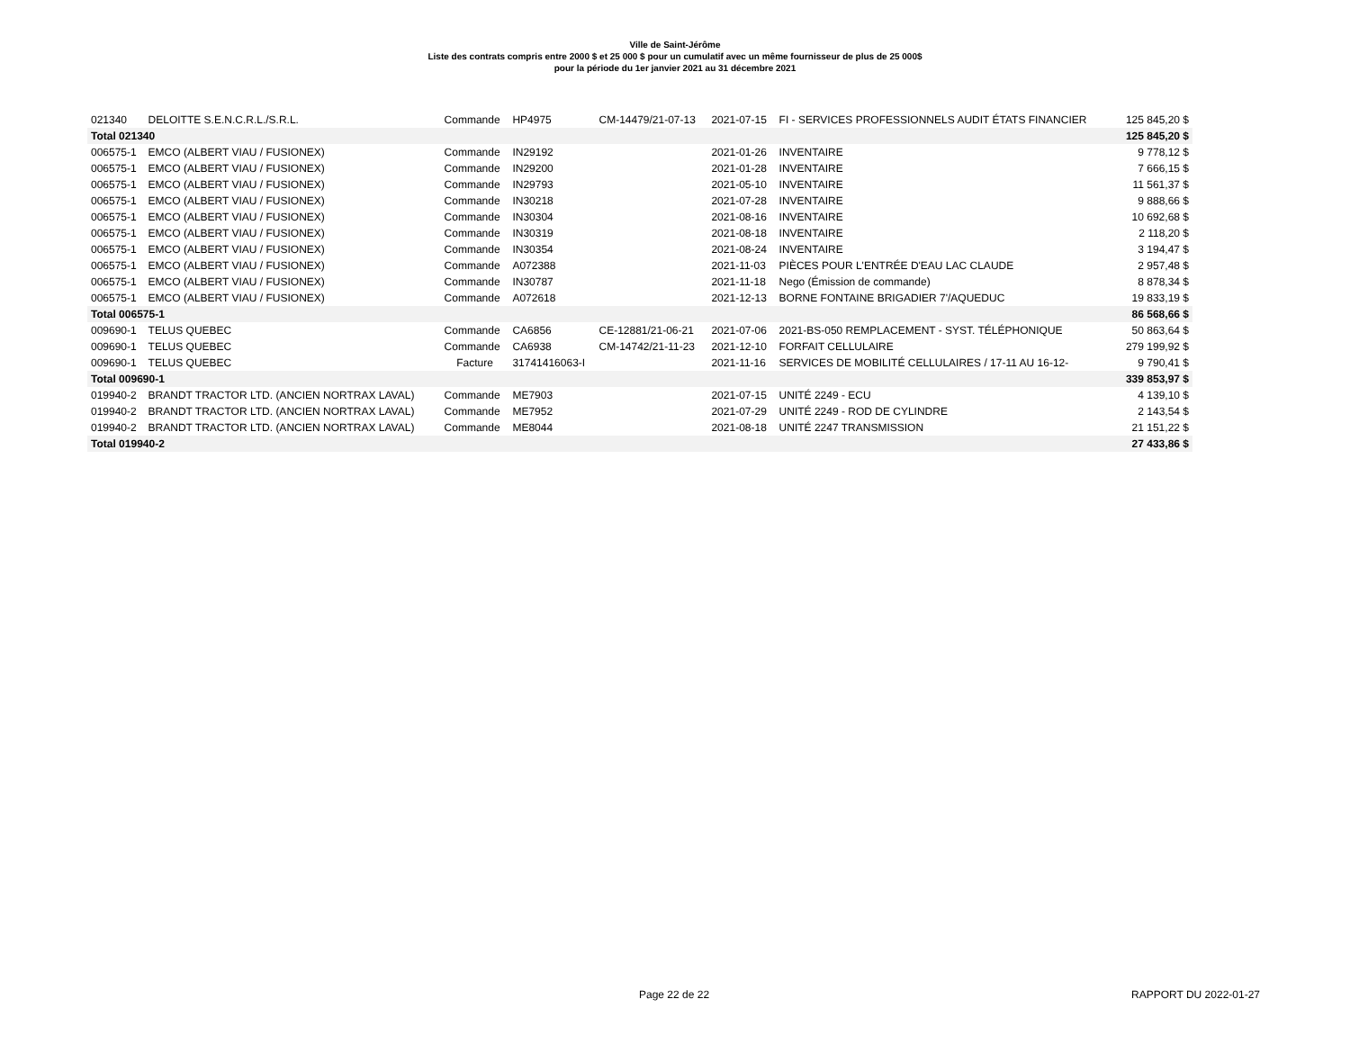Ville de Saint-Jérôme
Liste des contrats compris entre 2000 $ et 25 000 $ pour un cumulatif avec un même fournisseur de plus de 25 000$
pour la période du 1er janvier 2021 au 31 décembre 2021
| 021340 | DELOITTE S.E.N.C.R.L./S.R.L. | Commande | HP4975 | CM-14479/21-07-13 | 2021-07-15 | FI - SERVICES PROFESSIONNELS AUDIT ÉTATS FINANCIER | 125 845,20 $ |
| Total 021340 | | | | | | | 125 845,20 $ |
| 006575-1 | EMCO (ALBERT VIAU / FUSIONEX) | Commande | IN29192 | | 2021-01-26 | INVENTAIRE | 9 778,12 $ |
| 006575-1 | EMCO (ALBERT VIAU / FUSIONEX) | Commande | IN29200 | | 2021-01-28 | INVENTAIRE | 7 666,15 $ |
| 006575-1 | EMCO (ALBERT VIAU / FUSIONEX) | Commande | IN29793 | | 2021-05-10 | INVENTAIRE | 11 561,37 $ |
| 006575-1 | EMCO (ALBERT VIAU / FUSIONEX) | Commande | IN30218 | | 2021-07-28 | INVENTAIRE | 9 888,66 $ |
| 006575-1 | EMCO (ALBERT VIAU / FUSIONEX) | Commande | IN30304 | | 2021-08-16 | INVENTAIRE | 10 692,68 $ |
| 006575-1 | EMCO (ALBERT VIAU / FUSIONEX) | Commande | IN30319 | | 2021-08-18 | INVENTAIRE | 2 118,20 $ |
| 006575-1 | EMCO (ALBERT VIAU / FUSIONEX) | Commande | IN30354 | | 2021-08-24 | INVENTAIRE | 3 194,47 $ |
| 006575-1 | EMCO (ALBERT VIAU / FUSIONEX) | Commande | A072388 | | 2021-11-03 | PIÈCES POUR L'ENTRÉE D'EAU LAC CLAUDE | 2 957,48 $ |
| 006575-1 | EMCO (ALBERT VIAU / FUSIONEX) | Commande | IN30787 | | 2021-11-18 | Nego (Émission de commande) | 8 878,34 $ |
| 006575-1 | EMCO (ALBERT VIAU / FUSIONEX) | Commande | A072618 | | 2021-12-13 | BORNE FONTAINE BRIGADIER 7'/AQUEDUC | 19 833,19 $ |
| Total 006575-1 | | | | | | | 86 568,66 $ |
| 009690-1 | TELUS QUEBEC | Commande | CA6856 | CE-12881/21-06-21 | 2021-07-06 | 2021-BS-050 REMPLACEMENT - SYST. TÉLÉPHONIQUE | 50 863,64 $ |
| 009690-1 | TELUS QUEBEC | Commande | CA6938 | CM-14742/21-11-23 | 2021-12-10 | FORFAIT CELLULAIRE | 279 199,92 $ |
| 009690-1 | TELUS QUEBEC | Facture | 31741416063-I | | 2021-11-16 | SERVICES DE MOBILITÉ CELLULAIRES / 17-11 AU 16-12- | 9 790,41 $ |
| Total 009690-1 | | | | | | | 339 853,97 $ |
| 019940-2 | BRANDT TRACTOR LTD. (ANCIEN NORTRAX LAVAL) | Commande | ME7903 | | 2021-07-15 | UNITÉ 2249 - ECU | 4 139,10 $ |
| 019940-2 | BRANDT TRACTOR LTD. (ANCIEN NORTRAX LAVAL) | Commande | ME7952 | | 2021-07-29 | UNITÉ 2249 - ROD DE CYLINDRE | 2 143,54 $ |
| 019940-2 | BRANDT TRACTOR LTD. (ANCIEN NORTRAX LAVAL) | Commande | ME8044 | | 2021-08-18 | UNITÉ 2247 TRANSMISSION | 21 151,22 $ |
| Total 019940-2 | | | | | | | 27 433,86 $ |
Page 22 de 22 RAPPORT DU 2022-01-27